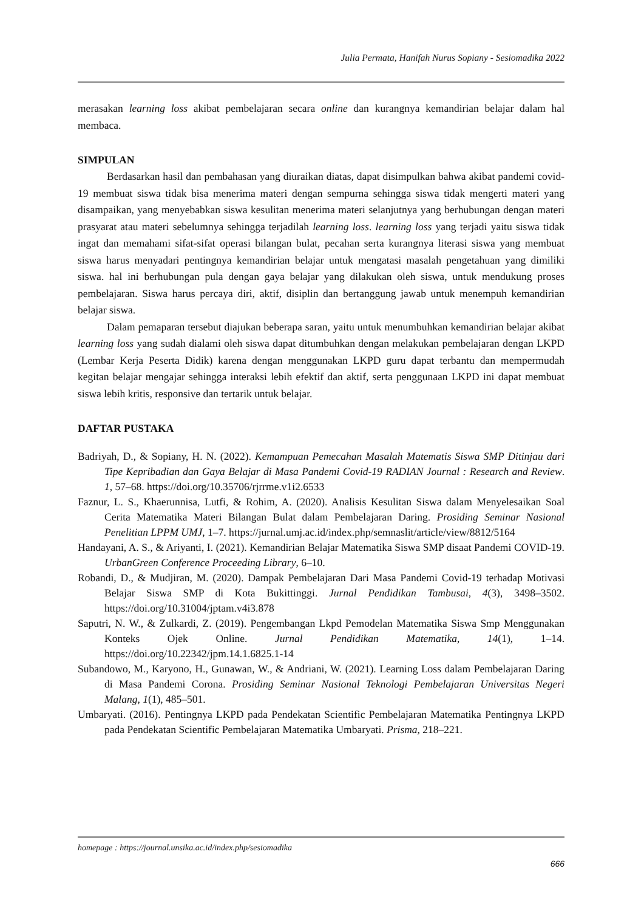Julia Permata, Hanifah Nurus Sopiany - Sesiomadika 2022
merasakan learning loss akibat pembelajaran secara online dan kurangnya kemandirian belajar dalam hal membaca.
SIMPULAN
Berdasarkan hasil dan pembahasan yang diuraikan diatas, dapat disimpulkan bahwa akibat pandemi covid-19 membuat siswa tidak bisa menerima materi dengan sempurna sehingga siswa tidak mengerti materi yang disampaikan, yang menyebabkan siswa kesulitan menerima materi selanjutnya yang berhubungan dengan materi prasyarat atau materi sebelumnya sehingga terjadilah learning loss. learning loss yang terjadi yaitu siswa tidak ingat dan memahami sifat-sifat operasi bilangan bulat, pecahan serta kurangnya literasi siswa yang membuat siswa harus menyadari pentingnya kemandirian belajar untuk mengatasi masalah pengetahuan yang dimiliki siswa. hal ini berhubungan pula dengan gaya belajar yang dilakukan oleh siswa, untuk mendukung proses pembelajaran. Siswa harus percaya diri, aktif, disiplin dan bertanggung jawab untuk menempuh kemandirian belajar siswa.
Dalam pemaparan tersebut diajukan beberapa saran, yaitu untuk menumbuhkan kemandirian belajar akibat learning loss yang sudah dialami oleh siswa dapat ditumbuhkan dengan melakukan pembelajaran dengan LKPD (Lembar Kerja Peserta Didik) karena dengan menggunakan LKPD guru dapat terbantu dan mempermudah kegitan belajar mengajar sehingga interaksi lebih efektif dan aktif, serta penggunaan LKPD ini dapat membuat siswa lebih kritis, responsive dan tertarik untuk belajar.
DAFTAR PUSTAKA
Badriyah, D., & Sopiany, H. N. (2022). Kemampuan Pemecahan Masalah Matematis Siswa SMP Ditinjau dari Tipe Kepribadian dan Gaya Belajar di Masa Pandemi Covid-19 RADIAN Journal : Research and Review. 1, 57–68. https://doi.org/10.35706/rjrrme.v1i2.6533
Faznur, L. S., Khaerunnisa, Lutfi, & Rohim, A. (2020). Analisis Kesulitan Siswa dalam Menyelesaikan Soal Cerita Matematika Materi Bilangan Bulat dalam Pembelajaran Daring. Prosiding Seminar Nasional Penelitian LPPM UMJ, 1–7. https://jurnal.umj.ac.id/index.php/semnaslit/article/view/8812/5164
Handayani, A. S., & Ariyanti, I. (2021). Kemandirian Belajar Matematika Siswa SMP disaat Pandemi COVID-19. UrbanGreen Conference Proceeding Library, 6–10.
Robandi, D., & Mudjiran, M. (2020). Dampak Pembelajaran Dari Masa Pandemi Covid-19 terhadap Motivasi Belajar Siswa SMP di Kota Bukittinggi. Jurnal Pendidikan Tambusai, 4(3), 3498–3502. https://doi.org/10.31004/jptam.v4i3.878
Saputri, N. W., & Zulkardi, Z. (2019). Pengembangan Lkpd Pemodelan Matematika Siswa Smp Menggunakan Konteks Ojek Online. Jurnal Pendidikan Matematika, 14(1), 1–14. https://doi.org/10.22342/jpm.14.1.6825.1-14
Subandowo, M., Karyono, H., Gunawan, W., & Andriani, W. (2021). Learning Loss dalam Pembelajaran Daring di Masa Pandemi Corona. Prosiding Seminar Nasional Teknologi Pembelajaran Universitas Negeri Malang, 1(1), 485–501.
Umbaryati. (2016). Pentingnya LKPD pada Pendekatan Scientific Pembelajaran Matematika Pentingnya LKPD pada Pendekatan Scientific Pembelajaran Matematika Umbaryati. Prisma, 218–221.
homepage : https://journal.unsika.ac.id/index.php/sesiomadika
666